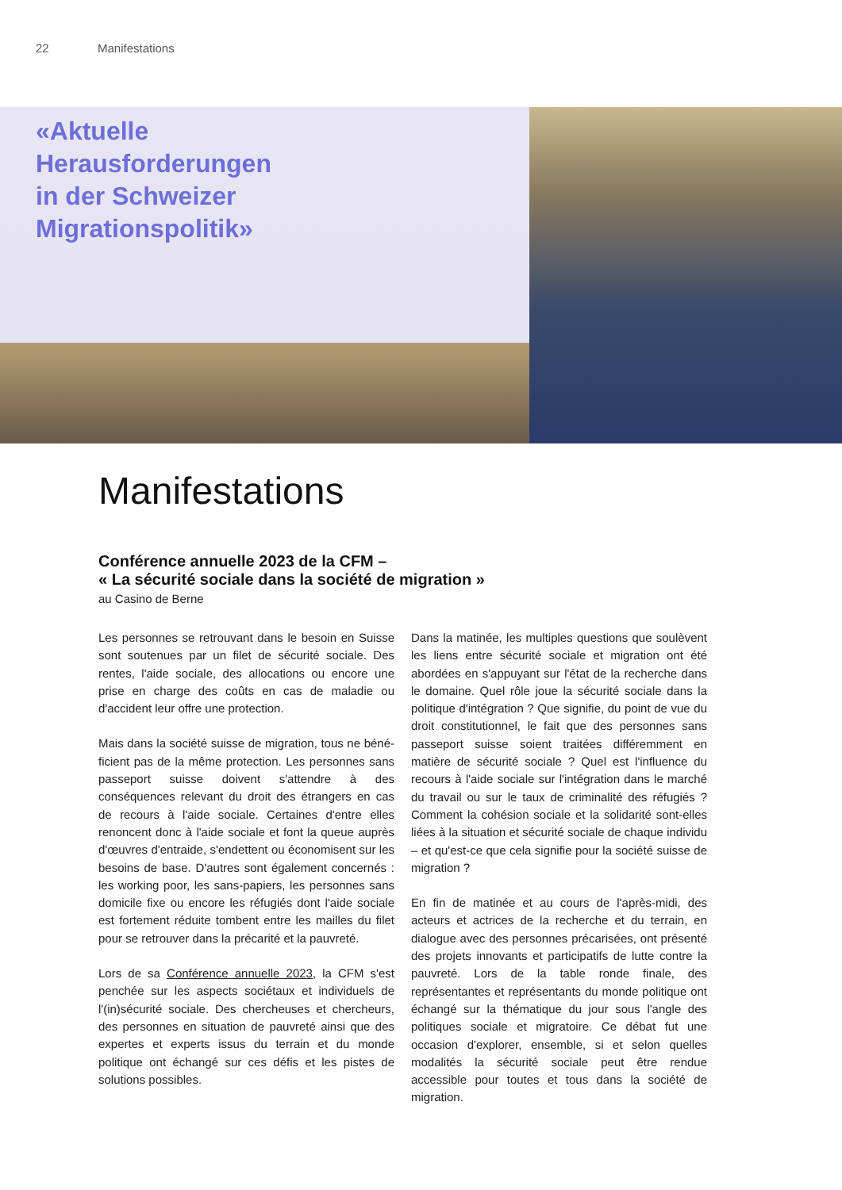22 Manifestations
«Aktuelle
Herausforderungen
in der Schweizer
Migrationspolitik»
Manifestations
Conférence annuelle 2023 de la CFM –
« La sécurité sociale dans la société de migration »
au Casino de Berne
Les personnes se retrouvant dans le besoin en Suisse sont soutenues par un filet de sécurité sociale. Des rentes, l'aide sociale, des allocations ou encore une prise en charge des coûts en cas de maladie ou d'accident leur offre une protection.
Mais dans la société suisse de migration, tous ne béné­ficient pas de la même protection. Les personnes sans passeport suisse doivent s'attendre à des conséquences relevant du droit des étrangers en cas de recours à l'aide sociale. Certaines d'entre elles renoncent donc à l'aide sociale et font la queue auprès d'œuvres d'entraide, s'endettent ou économisent sur les besoins de base. D'autres sont également concernés : les working poor, les sans-papiers, les personnes sans domicile fixe ou encore les réfugiés dont l'aide sociale est fortement réduite tombent entre les mailles du filet pour se retrouver dans la précarité et la pauvreté.
Lors de sa Conférence annuelle 2023, la CFM s'est penchée sur les aspects sociétaux et individuels de l'(in)sécurité sociale. Des chercheuses et chercheurs, des personnes en situation de pauvreté ainsi que des expertes et experts issus du terrain et du monde politique ont échangé sur ces défis et les pistes de solutions possibles.
Dans la matinée, les multiples questions que soulèvent les liens entre sécurité sociale et migration ont été abordées en s'appuyant sur l'état de la recherche dans le domaine. Quel rôle joue la sécurité sociale dans la politique d'intégration ? Que signifie, du point de vue du droit constitutionnel, le fait que des personnes sans passeport suisse soient traitées différemment en matière de sécurité sociale ? Quel est l'influence du recours à l'aide sociale sur l'intégration dans le marché du travail ou sur le taux de criminalité des réfugiés ? Comment la cohésion sociale et la solidarité sont-elles liées à la situation et sécurité sociale de chaque individu – et qu'est-ce que cela signifie pour la société suisse de migration ?
En fin de matinée et au cours de l'après-midi, des acteurs et actrices de la recherche et du terrain, en dialogue avec des personnes précarisées, ont présenté des projets innovants et participatifs de lutte contre la pauvreté. Lors de la table ronde finale, des représentantes et représentants du monde politique ont échangé sur la thématique du jour sous l'angle des politiques sociale et migratoire. Ce débat fut une occasion d'explorer, ensemble, si et selon quelles modalités la sécurité sociale peut être rendue accessible pour toutes et tous dans la société de migration.